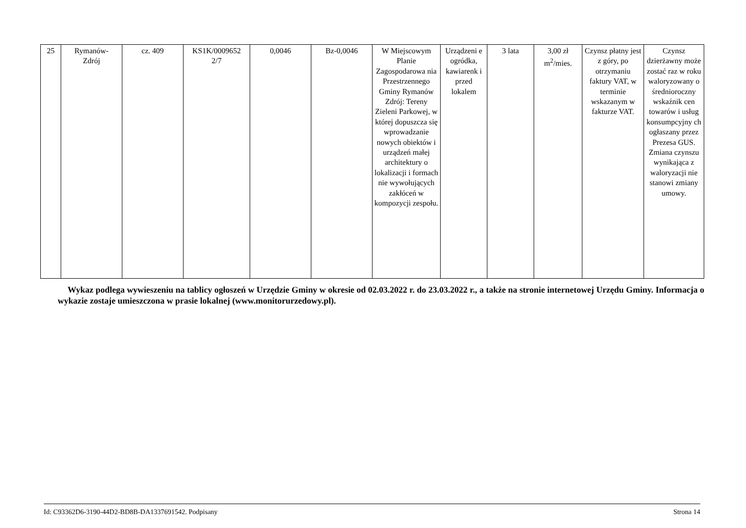| 25 | Rymanów- Zdrój | cz. 409 | KS1K/0009652 2/7 | 0,0046 | Bz-0,0046 | W Miejscowym Planie Zagospodarowa nia Przestrzennego Gminy Rymanów Zdrój: Tereny Zieleni Parkowej, w której dopuszcza się wprowadzanie nowych obiektów i urządzeń małej architektury o lokalizacji i formach nie wywołujących zakłóceń w kompozycji zespołu. | Urządzeni e ogródka, kawiarenk i przed lokalem | 3 lata | 3,00 zł m<sup>2</sup>/mies. | Czynsz płatny jest z góry, po otrzymaniu faktury VAT, w terminie wskazanym w fakturze VAT. | Czynsz dzierżawny może zostać raz w roku waloryzowany o średnioroczny wskaźnik cen towarów i usług konsumpcyjny ch ogłaszany przez Prezesa GUS. Zmiana czynszu wynikająca z waloryzacji nie stanowi zmiany umowy. |
Wykaz podlega wywieszeniu na tablicy ogłoszeń w Urzędzie Gminy w okresie od 02.03.2022 r. do 23.03.2022 r., a także na stronie internetowej Urzędu Gminy. Informacja o wykazie zostaje umieszczona w prasie lokalnej (www.monitorurzedowy.pl).
Id: C93362D6-3190-44D2-BD8B-DA1337691542. Podpisany Strona 14